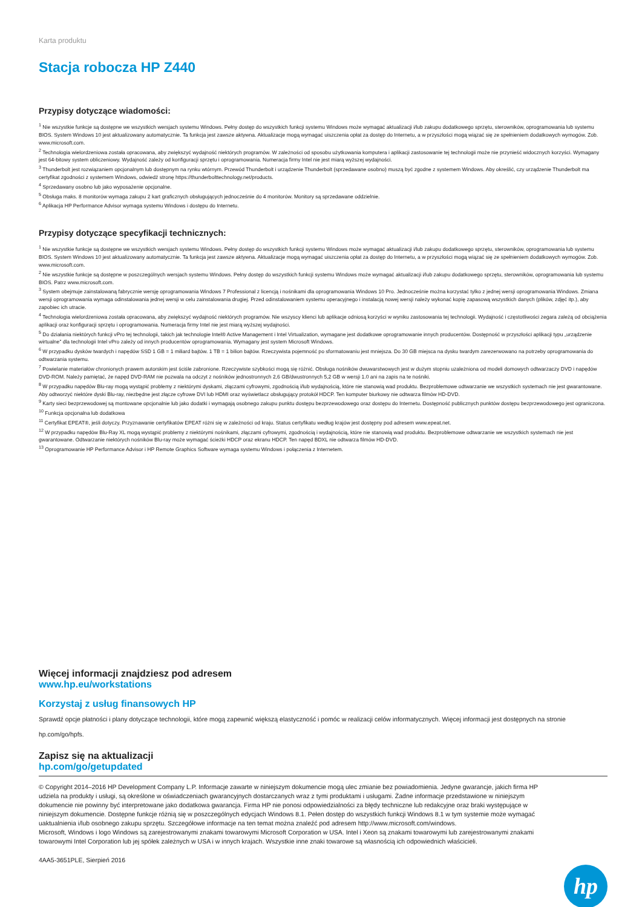Karta produktu
Stacja robocza HP Z440
Przypisy dotyczące wiadomości:
<sup>1</sup> Nie wszystkie funkcje są dostępne we wszystkich wersjach systemu Windows. Pełny dostęp do wszystkich funkcji systemu Windows może wymagać aktualizacji i/lub zakupu dodatkowego sprzętu, sterowników, oprogramowania lub systemu BIOS. System Windows 10 jest aktualizowany automatycznie. Ta funkcja jest zawsze aktywna. Aktualizacje mogą wymagać uiszczenia opłat za dostęp do Internetu, a w przyszłości mogą wiązać się ze spełnieniem dodatkowych wymogów. Zob. www.microsoft.com.
<sup>2</sup> Technologia wielordzeniowa została opracowana, aby zwiększyć wydajność niektórych programów. W zależności od sposobu użytkowania komputera i aplikacji zastosowanie tej technologii może nie przynieść widocznych korzyści. Wymagany jest 64-bitowy system obliczeniowy. Wydajność zależy od konfiguracji sprzętu i oprogramowania. Numeracja firmy Intel nie jest miarą wyższej wydajności.
<sup>3</sup> Thunderbolt jest rozwiązaniem opcjonalnym lub dostępnym na rynku wtórnym. Przewód Thunderbolt i urządzenie Thunderbolt (sprzedawane osobno) muszą być zgodne z systemem Windows. Aby określić, czy urządzenie Thunderbolt ma certyfikat zgodności z systemem Windows, odwiedź stronę https://thunderbolttechnology.net/products.
<sup>4</sup> Sprzedawany osobno lub jako wyposażenie opcjonalne.
<sup>5</sup> Obsługa maks. 8 monitorów wymaga zakupu 2 kart graficznych obsługujących jednocześnie do 4 monitorów. Monitory są sprzedawane oddzielnie.
<sup>6</sup> Aplikacja HP Performance Advisor wymaga systemu Windows i dostępu do Internetu.
Przypisy dotyczące specyfikacji technicznych:
<sup>1</sup> Nie wszystkie funkcje są dostępne we wszystkich wersjach systemu Windows. Pełny dostęp do wszystkich funkcji systemu Windows może wymagać aktualizacji i/lub zakupu dodatkowego sprzętu, sterowników, oprogramowania lub systemu BIOS. System Windows 10 jest aktualizowany automatycznie. Ta funkcja jest zawsze aktywna. Aktualizacje mogą wymagać uiszczenia opłat za dostęp do Internetu, a w przyszłości mogą wiązać się ze spełnieniem dodatkowych wymogów. Zob. www.microsoft.com.
<sup>2</sup> Nie wszystkie funkcje są dostępne w poszczególnych wersjach systemu Windows. Pełny dostęp do wszystkich funkcji systemu Windows może wymagać aktualizacji i/lub zakupu dodatkowego sprzętu, sterowników, oprogramowania lub systemu BIOS. Patrz www.microsoft.com.
<sup>3</sup> System obejmuje zainstalowaną fabrycznie wersję oprogramowania Windows 7 Professional z licencją i nośnikami dla oprogramowania Windows 10 Pro. Jednocześnie można korzystać tylko z jednej wersji oprogramowania Windows. Zmiana wersji oprogramowania wymaga odinstalowania jednej wersji w celu zainstalowania drugiej. Przed odinstalowaniem systemu operacyjnego i instalacją nowej wersji należy wykonać kopię zapasową wszystkich danych (plików, zdjęć itp.), aby zapobiec ich utracie.
<sup>4</sup> Technologia wielordzeniowa została opracowana, aby zwiększyć wydajność niektórych programów. Nie wszyscy klienci lub aplikacje odniosą korzyści w wyniku zastosowania tej technologii. Wydajność i częstotliwości zegara zależą od obciążenia aplikacji oraz konfiguracji sprzętu i oprogramowania. Numeracja firmy Intel nie jest miarą wyższej wydajności.
<sup>5</sup> Do działania niektórych funkcji vPro tej technologii, takich jak technologie Intel® Active Management i Intel Virtualization, wymagane jest dodatkowe oprogramowanie innych producentów. Dostępność w przyszłości aplikacji typu „urządzenie wirtualne” dla technologii Intel vPro zależy od innych producentów oprogramowania. Wymagany jest system Microsoft Windows.
<sup>6</sup> W przypadku dysków twardych i napędów SSD 1 GB = 1 miliard bajtów. 1 TB = 1 bilion bajtów. Rzeczywista pojemność po sformatowaniu jest mniejsza. Do 30 GB miejsca na dysku twardym zarezerwowano na potrzeby oprogramowania do odtwarzania systemu.
<sup>7</sup> Powielanie materiałów chronionych prawem autorskim jest ściśle zabronione. Rzeczywiste szybkości mogą się różnić. Obsługa nośników dwuwarstwowych jest w dużym stopniu uzależniona od modeli domowych odtwarzaczy DVD i napędów DVD-ROM. Należy pamiętać, że napęd DVD-RAM nie pozwala na odczyt z nośników jednostronnych 2,6 GB/dwustronnych 5,2 GB w wersji 1.0 ani na zapis na te nośniki.
<sup>8</sup> W przypadku napędów Blu-ray mogą wystąpić problemy z niektórymi dyskami, złączami cyfrowymi, zgodnością i/lub wydajnością, które nie stanowią wad produktu. Bezproblemowe odtwarzanie we wszystkich systemach nie jest gwarantowane. Aby odtworzyć niektóre dyski Blu-ray, niezbędne jest złącze cyfrowe DVI lub HDMI oraz wyświetlacz obsługujący protokół HDCP. Ten komputer biurkowy nie odtwarza filmów HD-DVD.
<sup>9</sup> Karty sieci bezprzewodowej są montowane opcjonalnie lub jako dodatki i wymagają osobnego zakupu punktu dostępu bezprzewodowego oraz dostępu do Internetu. Dostępność publicznych punktów dostępu bezprzewodowego jest ograniczona.
<sup>10</sup> Funkcja opcjonalna lub dodatkowa
<sup>11</sup> Certyfikat EPEAT®, jeśli dotyczy. Przyznawanie certyfikatów EPEAT różni się w zależności od kraju. Status certyfikatu według krajów jest dostępny pod adresem www.epeat.net.
<sup>12</sup> W przypadku napędów Blu-Ray XL mogą wystąpić problemy z niektórymi nośnikami, złączami cyfrowymi, zgodnością i wydajnością, które nie stanowią wad produktu. Bezproblemowe odtwarzanie we wszystkich systemach nie jest gwarantowane. Odtwarzanie niektórych nośników Blu-ray może wymagać ścieżki HDCP oraz ekranu HDCP. Ten napęd BDXL nie odtwarza filmów HD-DVD.
<sup>13</sup> Oprogramowanie HP Performance Advisor i HP Remote Graphics Software wymaga systemu Windows i połączenia z Internetem.
Więcej informacji znajdziesz pod adresem
www.hp.eu/workstations
Korzystaj z usług finansowych HP
Sprawdź opcje płatności i plany dotyczące technologii, które mogą zapewnić większą elastyczność i pomóc w realizacji celów informatycznych. Więcej informacji jest dostępnych na stronie hp.com/go/hpfs.
Zapisz się na aktualizacji
hp.com/go/getupdated
© Copyright 2014–2016 HP Development Company L.P. Informacje zawarte w niniejszym dokumencie mogą ulec zmianie bez powiadomienia. Jedyne gwarancje, jakich firma HP udziela na produkty i usługi, są określone w oświadczeniach gwarancyjnych dostarczanych wraz z tymi produktami i usługami. Żadne informacje przedstawione w niniejszym dokumencie nie powinny być interpretowane jako dodatkowa gwarancja. Firma HP nie ponosi odpowiedzialności za błędy techniczne lub redakcyjne oraz braki występujące w niniejszym dokumencie. Dostępne funkcje różnią się w poszczególnych edycjach Windows 8.1. Pełen dostęp do wszystkich funkcji Windows 8.1 w tym systemie może wymagać uaktualnienia i/lub osobnego zakupu sprzętu. Szczegółowe informacje na ten temat można znaleźć pod adresem http://www.microsoft.com/windows.
Microsoft, Windows i logo Windows są zarejestrowanymi znakami towarowymi Microsoft Corporation w USA. Intel i Xeon są znakami towarowymi lub zarejestrowanymi znakami towarowymi Intel Corporation lub jej spółek zależnych w USA i w innych krajach. Wszystkie inne znaki towarowe są własnością ich odpowiednich właścicieli.
4AA5-3651PLE, Sierpień 2016
hp